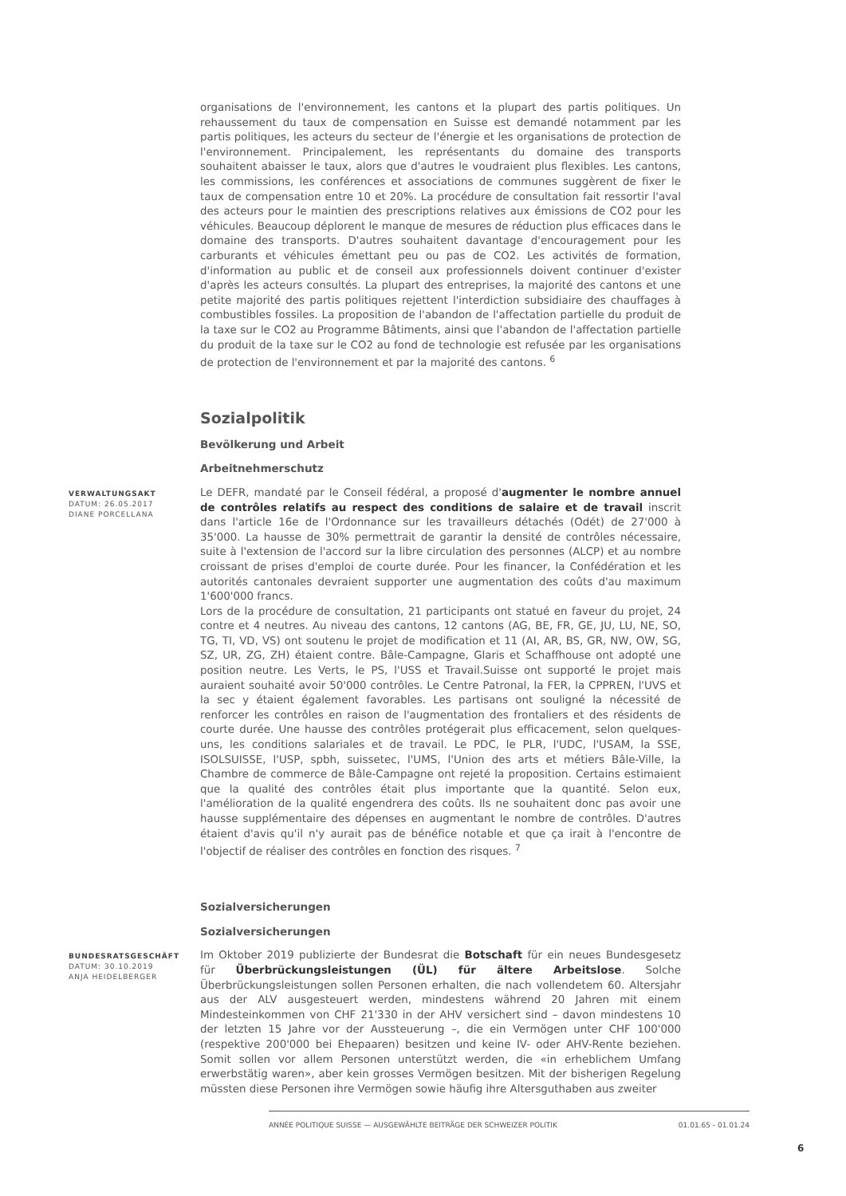organisations de l'environnement, les cantons et la plupart des partis politiques. Un rehaussement du taux de compensation en Suisse est demandé notamment par les partis politiques, les acteurs du secteur de l'énergie et les organisations de protection de l'environnement. Principalement, les représentants du domaine des transports souhaitent abaisser le taux, alors que d'autres le voudraient plus flexibles. Les cantons, les commissions, les conférences et associations de communes suggèrent de fixer le taux de compensation entre 10 et 20%. La procédure de consultation fait ressortir l'aval des acteurs pour le maintien des prescriptions relatives aux émissions de CO2 pour les véhicules. Beaucoup déplorent le manque de mesures de réduction plus efficaces dans le domaine des transports. D'autres souhaitent davantage d'encouragement pour les carburants et véhicules émettant peu ou pas de CO2. Les activités de formation, d'information au public et de conseil aux professionnels doivent continuer d'exister d'après les acteurs consultés. La plupart des entreprises, la majorité des cantons et une petite majorité des partis politiques rejettent l'interdiction subsidiaire des chauffages à combustibles fossiles. La proposition de l'abandon de l'affectation partielle du produit de la taxe sur le CO2 au Programme Bâtiments, ainsi que l'abandon de l'affectation partielle du produit de la taxe sur le CO2 au fond de technologie est refusée par les organisations de protection de l'environnement et par la majorité des cantons. <sup>6</sup>
Sozialpolitik
Bevölkerung und Arbeit
Arbeitnehmerschutz
VERWALTUNGSAKT
DATUM: 26.05.2017
DIANE PORCELLANA
Le DEFR, mandaté par le Conseil fédéral, a proposé d'augmenter le nombre annuel de contrôles relatifs au respect des conditions de salaire et de travail inscrit dans l'article 16e de l'Ordonnance sur les travailleurs détachés (Odét) de 27'000 à 35'000. La hausse de 30% permettrait de garantir la densité de contrôles nécessaire, suite à l'extension de l'accord sur la libre circulation des personnes (ALCP) et au nombre croissant de prises d'emploi de courte durée. Pour les financer, la Confédération et les autorités cantonales devraient supporter une augmentation des coûts d'au maximum 1'600'000 francs.
Lors de la procédure de consultation, 21 participants ont statué en faveur du projet, 24 contre et 4 neutres. Au niveau des cantons, 12 cantons (AG, BE, FR, GE, JU, LU, NE, SO, TG, TI, VD, VS) ont soutenu le projet de modification et 11 (AI, AR, BS, GR, NW, OW, SG, SZ, UR, ZG, ZH) étaient contre. Bâle-Campagne, Glaris et Schaffhouse ont adopté une position neutre. Les Verts, le PS, l'USS et Travail.Suisse ont supporté le projet mais auraient souhaité avoir 50'000 contrôles. Le Centre Patronal, la FER, la CPPREN, l'UVS et la sec y étaient également favorables. Les partisans ont souligné la nécessité de renforcer les contrôles en raison de l'augmentation des frontaliers et des résidents de courte durée. Une hausse des contrôles protégerait plus efficacement, selon quelques-uns, les conditions salariales et de travail. Le PDC, le PLR, l'UDC, l'USAM, la SSE, ISOLSUISSE, l'USP, spbh, suissetec, l'UMS, l'Union des arts et métiers Bâle-Ville, la Chambre de commerce de Bâle-Campagne ont rejeté la proposition. Certains estimaient que la qualité des contrôles était plus importante que la quantité. Selon eux, l'amélioration de la qualité engendrera des coûts. Ils ne souhaitent donc pas avoir une hausse supplémentaire des dépenses en augmentant le nombre de contrôles. D'autres étaient d'avis qu'il n'y aurait pas de bénéfice notable et que ça irait à l'encontre de l'objectif de réaliser des contrôles en fonction des risques. <sup>7</sup>
Sozialversicherungen
Sozialversicherungen
BUNDESRATSGESCHÄFT
DATUM: 30.10.2019
ANJA HEIDELBERGER
Im Oktober 2019 publizierte der Bundesrat die Botschaft für ein neues Bundesgesetz für Überbrückungsleistungen (ÜL) für ältere Arbeitslose. Solche Überbrückungsleistungen sollen Personen erhalten, die nach vollendetem 60. Altersjahr aus der ALV ausgesteuert werden, mindestens während 20 Jahren mit einem Mindesteinkommen von CHF 21'330 in der AHV versichert sind – davon mindestens 10 der letzten 15 Jahre vor der Aussteuerung –, die ein Vermögen unter CHF 100'000 (respektive 200'000 bei Ehepaaren) besitzen und keine IV- oder AHV-Rente beziehen. Somit sollen vor allem Personen unterstützt werden, die «in erheblichem Umfang erwerbstätig waren», aber kein grosses Vermögen besitzen. Mit der bisherigen Regelung müssten diese Personen ihre Vermögen sowie häufig ihre Altersguthaben aus zweiter
ANNÉE POLITIQUE SUISSE — AUSGEWÄHLTE BEITRÄGE DER SCHWEIZER POLITIK 01.01.65 - 01.01.24
6